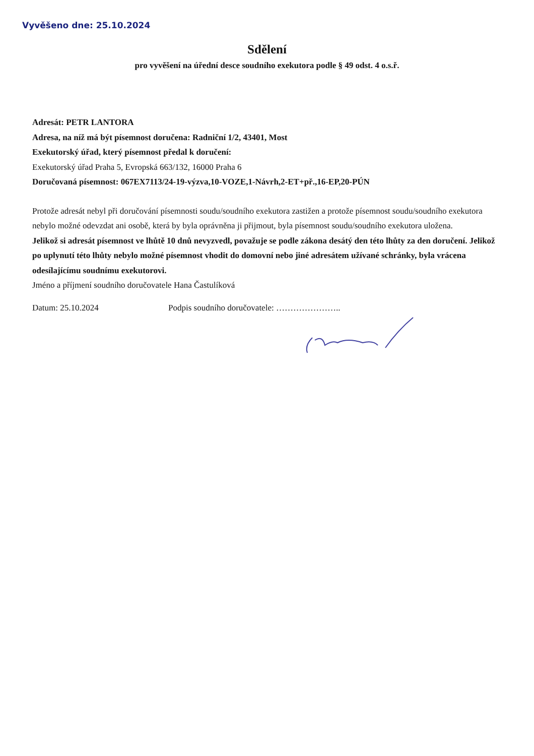Vyvěšeno dne: 25.10.2024
Sdělení
pro vyvěšení na úřední desce soudního exekutora podle § 49 odst. 4 o.s.ř.
Adresát: PETR LANTORA
Adresa, na níž má být písemnost doručena: Radniční 1/2, 43401, Most
Exekutorský úřad, který písemnost předal k doručení:
Exekutorský úřad Praha 5, Evropská 663/132, 16000 Praha 6
Doručovaná písemnost: 067EX7113/24-19-výzva,10-VOZE,1-Návrh,2-ET+př.,16-EP,20-PÚN
Protože adresát nebyl při doručování písemnosti soudu/soudního exekutora zastižen a protože písemnost soudu/soudního exekutora nebylo možné odevzdat ani osobě, která by byla oprávněna ji přijmout, byla písemnost soudu/soudního exekutora uložena.
Jelikož si adresát písemnost ve lhůtě 10 dnů nevyzvedl, považuje se podle zákona desátý den této lhůty za den doručení. Jelikož po uplynutí této lhůty nebylo možné písemnost vhodit do domovní nebo jiné adresátem užívané schránky, byla vrácena odesílajícímu soudnímu exekutorovi.
Jméno a příjmení soudního doručovatele Hana Častulíková
Datum: 25.10.2024 Podpis soudního doručovatele: …………………..